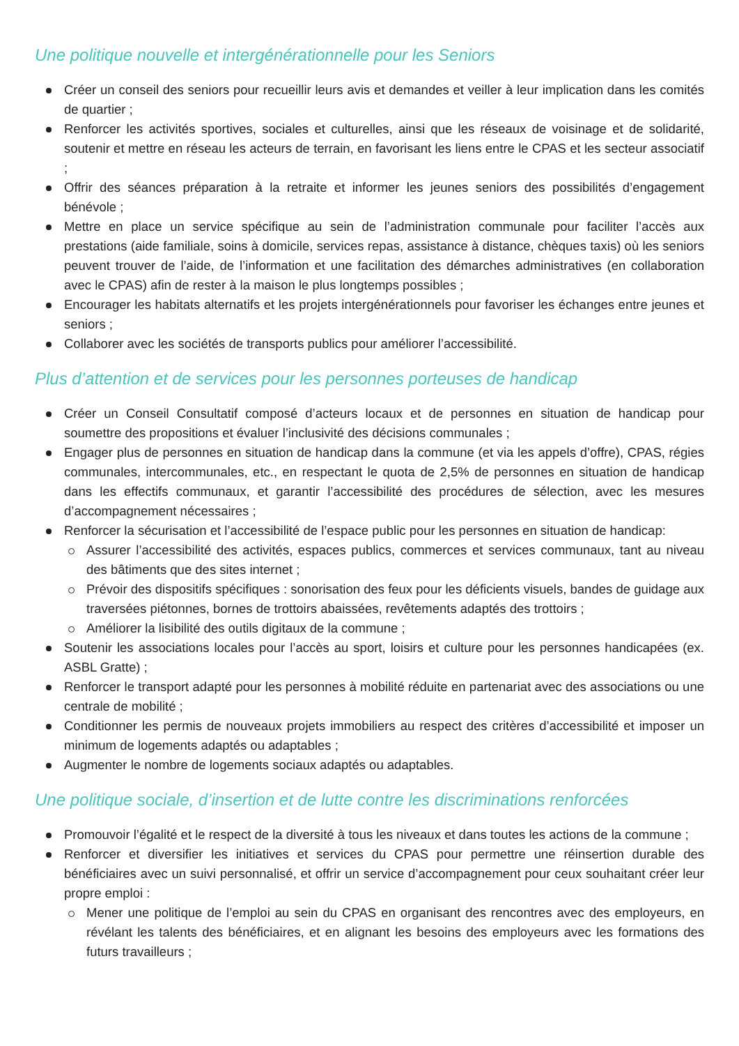Une politique nouvelle et intergénérationnelle pour les Seniors
Créer un conseil des seniors pour recueillir leurs avis et demandes et veiller à leur implication dans les comités de quartier ;
Renforcer les activités sportives, sociales et culturelles, ainsi que les réseaux de voisinage et de solidarité, soutenir et mettre en réseau les acteurs de terrain, en favorisant les liens entre le CPAS et les secteur associatif ;
Offrir des séances préparation à la retraite et informer les jeunes seniors des possibilités d’engagement bénévole ;
Mettre en place un service spécifique au sein de l’administration communale pour faciliter l’accès aux prestations (aide familiale, soins à domicile, services repas, assistance à distance, chèques taxis) où les seniors peuvent trouver de l’aide, de l’information et une facilitation des démarches administratives (en collaboration avec le CPAS) afin de rester à la maison le plus longtemps possibles ;
Encourager les habitats alternatifs et les projets intergénérationnels pour favoriser les échanges entre jeunes et seniors ;
Collaborer avec les sociétés de transports publics pour améliorer l’accessibilité.
Plus d’attention et de services pour les personnes porteuses de handicap
Créer un Conseil Consultatif composé d’acteurs locaux et de personnes en situation de handicap pour soumettre des propositions et évaluer l’inclusivité des décisions communales ;
Engager plus de personnes en situation de handicap dans la commune (et via les appels d’offre), CPAS, régies communales, intercommunales, etc., en respectant le quota de 2,5% de personnes en situation de handicap dans les effectifs communaux, et garantir l’accessibilité des procédures de sélection, avec les mesures d’accompagnement nécessaires ;
Renforcer la sécurisation et l’accessibilité de l’espace public pour les personnes en situation de handicap:
Assurer l’accessibilité des activités, espaces publics, commerces et services communaux, tant au niveau des bâtiments que des sites internet ;
Prévoir des dispositifs spécifiques : sonorisation des feux pour les déficients visuels, bandes de guidage aux traversées piétonnes, bornes de trottoirs abaissées, revêtements adaptés des trottoirs ;
Améliorer la lisibilité des outils digitaux de la commune ;
Soutenir les associations locales pour l’accès au sport, loisirs et culture pour les personnes handicapées (ex. ASBL Gratte) ;
Renforcer le transport adapté pour les personnes à mobilité réduite en partenariat avec des associations ou une centrale de mobilité ;
Conditionner les permis de nouveaux projets immobiliers au respect des critères d’accessibilité et imposer un minimum de logements adaptés ou adaptables ;
Augmenter le nombre de logements sociaux adaptés ou adaptables.
Une politique sociale, d’insertion et de lutte contre les discriminations renforcées
Promouvoir l’égalité et le respect de la diversité à tous les niveaux et dans toutes les actions de la commune ;
Renforcer et diversifier les initiatives et services du CPAS pour permettre une réinsertion durable des bénéficiaires avec un suivi personnalisé, et offrir un service d’accompagnement pour ceux souhaitant créer leur propre emploi :
Mener une politique de l’emploi au sein du CPAS en organisant des rencontres avec des employeurs, en révélant les talents des bénéficiaires, et en alignant les besoins des employeurs avec les formations des futurs travailleurs ;